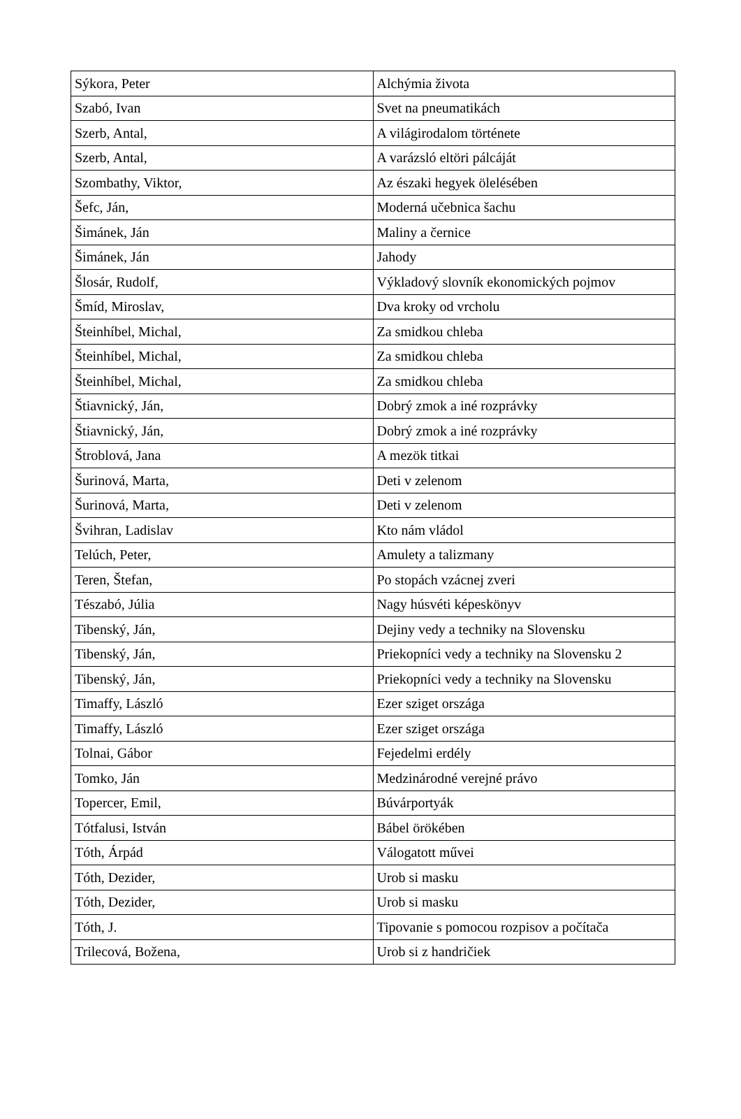| Sýkora, Peter | Alchýmia života |
| Szabó, Ivan | Svet na pneumatikách |
| Szerb, Antal, | A világirodalom története |
| Szerb, Antal, | A varázsló eltöri pálcáját |
| Szombathy, Viktor, | Az északi hegyek ölelésében |
| Šefc, Ján, | Moderná učebnica šachu |
| Šimánek, Ján | Maliny a černice |
| Šimánek, Ján | Jahody |
| Šlosár, Rudolf, | Výkladový slovník ekonomických pojmov |
| Šmíd, Miroslav, | Dva kroky od vrcholu |
| Šteinhíbel, Michal, | Za smidkou chleba |
| Šteinhíbel, Michal, | Za smidkou chleba |
| Šteinhíbel, Michal, | Za smidkou chleba |
| Štiavnický, Ján, | Dobrý zmok a iné rozprávky |
| Štiavnický, Ján, | Dobrý zmok a iné rozprávky |
| Štroblová, Jana | A mezök titkai |
| Šurinová, Marta, | Deti v zelenom |
| Šurinová, Marta, | Deti v zelenom |
| Švihran, Ladislav | Kto nám vládol |
| Telúch, Peter, | Amulety a talizmany |
| Teren, Štefan, | Po stopách vzácnej zveri |
| Tészabó, Júlia | Nagy húsvéti képeskönyv |
| Tibenský, Ján, | Dejiny vedy a techniky na Slovensku |
| Tibenský, Ján, | Priekopníci vedy a techniky na Slovensku 2 |
| Tibenský, Ján, | Priekopníci vedy a techniky na Slovensku |
| Timaffy, László | Ezer sziget országa |
| Timaffy, László | Ezer sziget országa |
| Tolnai, Gábor | Fejedelmi erdély |
| Tomko, Ján | Medzinárodné verejné právo |
| Topercer, Emil, | Búvárportyák |
| Tótfalusi, István | Bábel örökében |
| Tóth, Árpád | Válogatott művei |
| Tóth, Dezider, | Urob si masku |
| Tóth, Dezider, | Urob si masku |
| Tóth, J. | Tipovanie s pomocou rozpisov a počítača |
| Trilecová, Božena, | Urob si z handričiek |